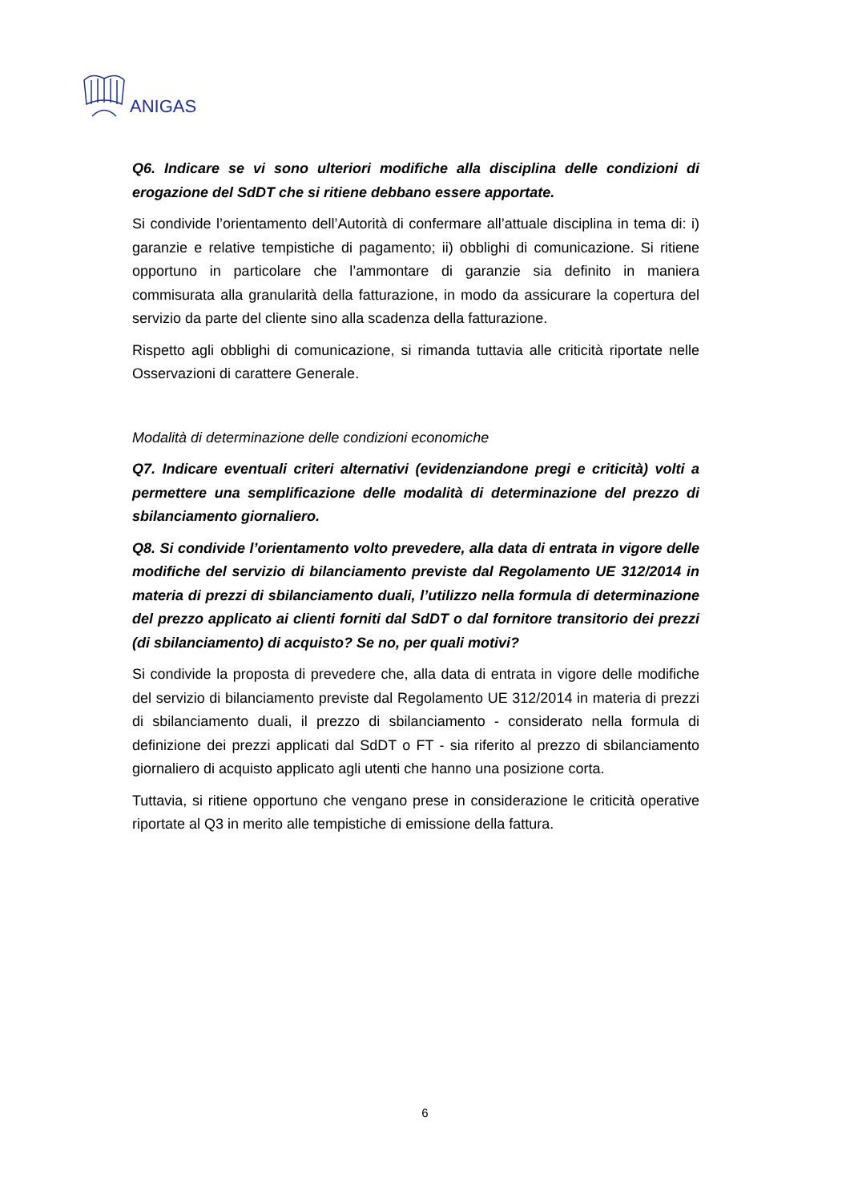ANIGAS
Q6. Indicare se vi sono ulteriori modifiche alla disciplina delle condizioni di erogazione del SdDT che si ritiene debbano essere apportate.
Si condivide l’orientamento dell’Autorità di confermare all’attuale disciplina in tema di: i) garanzie e relative tempistiche di pagamento; ii) obblighi di comunicazione. Si ritiene opportuno in particolare che l’ammontare di garanzie sia definito in maniera commisurata alla granularità della fatturazione, in modo da assicurare la copertura del servizio da parte del cliente sino alla scadenza della fatturazione.
Rispetto agli obblighi di comunicazione, si rimanda tuttavia alle criticità riportate nelle Osservazioni di carattere Generale.
Modalità di determinazione delle condizioni economiche
Q7. Indicare eventuali criteri alternativi (evidenziandone pregi e criticità) volti a permettere una semplificazione delle modalità di determinazione del prezzo di sbilanciamento giornaliero.
Q8. Si condivide l’orientamento volto prevedere, alla data di entrata in vigore delle modifiche del servizio di bilanciamento previste dal Regolamento UE 312/2014 in materia di prezzi di sbilanciamento duali, l’utilizzo nella formula di determinazione del prezzo applicato ai clienti forniti dal SdDT o dal fornitore transitorio dei prezzi (di sbilanciamento) di acquisto? Se no, per quali motivi?
Si condivide la proposta di prevedere che, alla data di entrata in vigore delle modifiche del servizio di bilanciamento previste dal Regolamento UE 312/2014 in materia di prezzi di sbilanciamento duali, il prezzo di sbilanciamento - considerato nella formula di definizione dei prezzi applicati dal SdDT o FT - sia riferito al prezzo di sbilanciamento giornaliero di acquisto applicato agli utenti che hanno una posizione corta.
Tuttavia, si ritiene opportuno che vengano prese in considerazione le criticità operative riportate al Q3 in merito alle tempistiche di emissione della fattura.
6